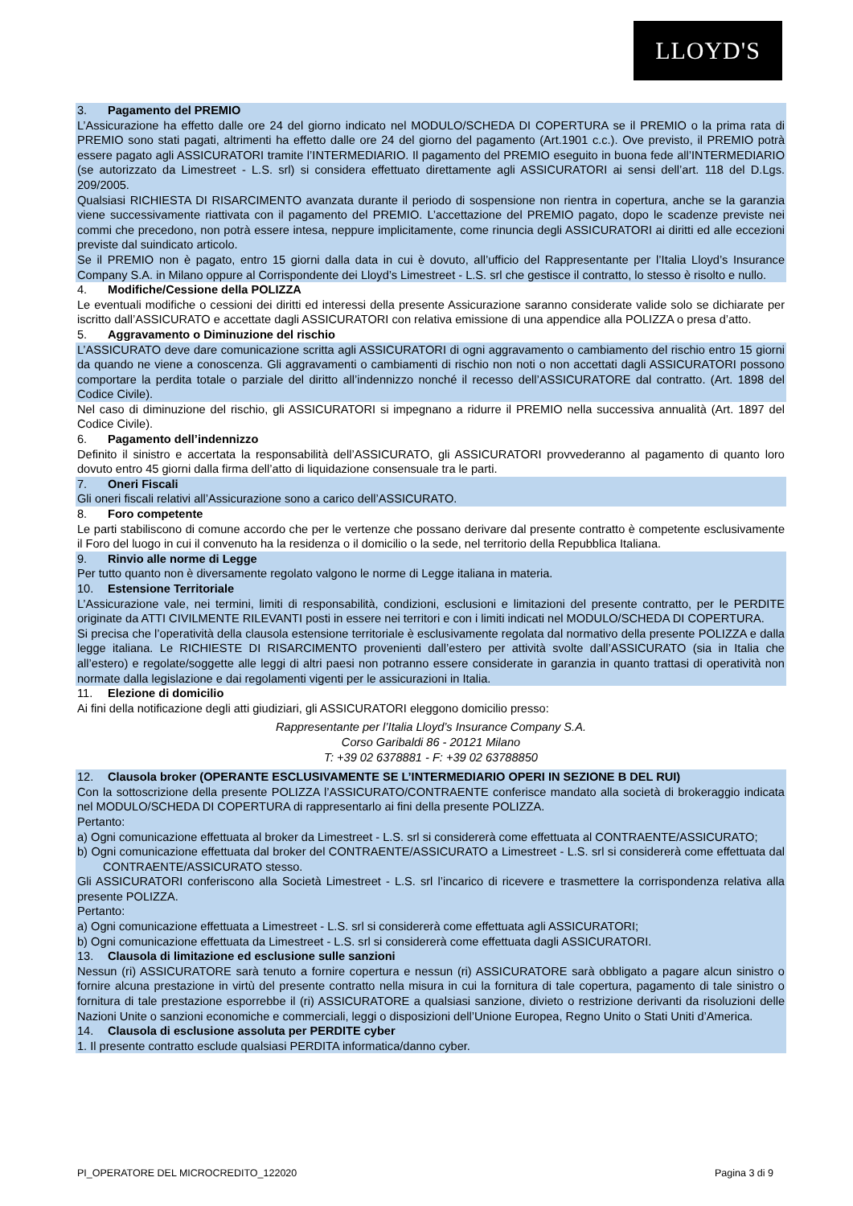LLOYD'S
3. Pagamento del PREMIO
L’Assicurazione ha effetto dalle ore 24 del giorno indicato nel MODULO/SCHEDA DI COPERTURA se il PREMIO o la prima rata di PREMIO sono stati pagati, altrimenti ha effetto dalle ore 24 del giorno del pagamento (Art.1901 c.c.). Ove previsto, il PREMIO potrà essere pagato agli ASSICURATORI tramite l’INTERMEDIARIO. Il pagamento del PREMIO eseguito in buona fede all’INTERMEDIARIO (se autorizzato da Limestreet - L.S. srl) si considera effettuato direttamente agli ASSICURATORI ai sensi dell’art. 118 del D.Lgs. 209/2005.
Qualsiasi RICHIESTA DI RISARCIMENTO avanzata durante il periodo di sospensione non rientra in copertura, anche se la garanzia viene successivamente riattivata con il pagamento del PREMIO. L’accettazione del PREMIO pagato, dopo le scadenze previste nei commi che precedono, non potrà essere intesa, neppure implicitamente, come rinuncia degli ASSICURATORI ai diritti ed alle eccezioni previste dal suindicato articolo.
Se il PREMIO non è pagato, entro 15 giorni dalla data in cui è dovuto, all’ufficio del Rappresentante per l’Italia Lloyd’s Insurance Company S.A. in Milano oppure al Corrispondente dei Lloyd’s Limestreet - L.S. srl che gestisce il contratto, lo stesso è risolto e nullo.
4. Modifiche/Cessione della POLIZZA
Le eventuali modifiche o cessioni dei diritti ed interessi della presente Assicurazione saranno considerate valide solo se dichiarate per iscritto dall’ASSICURATO e accettate dagli ASSICURATORI con relativa emissione di una appendice alla POLIZZA o presa d’atto.
5. Aggravamento o Diminuzione del rischio
L’ASSICURATO deve dare comunicazione scritta agli ASSICURATORI di ogni aggravamento o cambiamento del rischio entro 15 giorni da quando ne viene a conoscenza. Gli aggravamenti o cambiamenti di rischio non noti o non accettati dagli ASSICURATORI possono comportare la perdita totale o parziale del diritto all’indennizzo nonché il recesso dell’ASSICURATORE dal contratto. (Art. 1898 del Codice Civile).
Nel caso di diminuzione del rischio, gli ASSICURATORI si impegnano a ridurre il PREMIO nella successiva annualità (Art. 1897 del Codice Civile).
6. Pagamento dell’indennizzo
Definito il sinistro e accertata la responsabilità dell’ASSICURATO, gli ASSICURATORI provvederanno al pagamento di quanto loro dovuto entro 45 giorni dalla firma dell’atto di liquidazione consensuale tra le parti.
7. Oneri Fiscali
Gli oneri fiscali relativi all’Assicurazione sono a carico dell’ASSICURATO.
8. Foro competente
Le parti stabiliscono di comune accordo che per le vertenze che possano derivare dal presente contratto è competente esclusivamente il Foro del luogo in cui il convenuto ha la residenza o il domicilio o la sede, nel territorio della Repubblica Italiana.
9. Rinvio alle norme di Legge
Per tutto quanto non è diversamente regolato valgono le norme di Legge italiana in materia.
10. Estensione Territoriale
L’Assicurazione vale, nei termini, limiti di responsabilità, condizioni, esclusioni e limitazioni del presente contratto, per le PERDITE originate da ATTI CIVILMENTE RILEVANTI posti in essere nei territori e con i limiti indicati nel MODULO/SCHEDA DI COPERTURA.
Si precisa che l’operatività della clausola estensione territoriale è esclusivamente regolata dal normativo della presente POLIZZA e dalla legge italiana. Le RICHIESTE DI RISARCIMENTO provenienti dall’estero per attività svolte dall’ASSICURATO (sia in Italia che all’estero) e regolate/soggette alle leggi di altri paesi non potranno essere considerate in garanzia in quanto trattasi di operatività non normate dalla legislazione e dai regolamenti vigenti per le assicurazioni in Italia.
11. Elezione di domicilio
Ai fini della notificazione degli atti giudiziari, gli ASSICURATORI eleggono domicilio presso:
Rappresentante per l’Italia Lloyd’s Insurance Company S.A.
Corso Garibaldi 86 - 20121 Milano
T: +39 02 6378881 - F: +39 02 63788850
12. Clausola broker (OPERANTE ESCLUSIVAMENTE SE L’INTERMEDIARIO OPERI IN SEZIONE B DEL RUI)
Con la sottoscrizione della presente POLIZZA l’ASSICURATO/CONTRAENTE conferisce mandato alla società di brokeraggio indicata nel MODULO/SCHEDA DI COPERTURA di rappresentarlo ai fini della presente POLIZZA.
Pertanto:
a) Ogni comunicazione effettuata al broker da Limestreet - L.S. srl si considererà come effettuata al CONTRAENTE/ASSICURATO;
b) Ogni comunicazione effettuata dal broker del CONTRAENTE/ASSICURATO a Limestreet - L.S. srl si considererà come effettuata dal CONTRAENTE/ASSICURATO stesso.
Gli ASSICURATORI conferiscono alla Società Limestreet - L.S. srl l’incarico di ricevere e trasmettere la corrispondenza relativa alla presente POLIZZA.
Pertanto:
a) Ogni comunicazione effettuata a Limestreet - L.S. srl si considererà come effettuata agli ASSICURATORI;
b) Ogni comunicazione effettuata da Limestreet - L.S. srl si considererà come effettuata dagli ASSICURATORI.
13. Clausola di limitazione ed esclusione sulle sanzioni
Nessun (ri) ASSICURATORE sarà tenuto a fornire copertura e nessun (ri) ASSICURATORE sarà obbligato a pagare alcun sinistro o fornire alcuna prestazione in virtù del presente contratto nella misura in cui la fornitura di tale copertura, pagamento di tale sinistro o fornitura di tale prestazione esporrebbe il (ri) ASSICURATORE a qualsiasi sanzione, divieto o restrizione derivanti da risoluzioni delle Nazioni Unite o sanzioni economiche e commerciali, leggi o disposizioni dell’Unione Europea, Regno Unito o Stati Uniti d’America.
14. Clausola di esclusione assoluta per PERDITE cyber
1. Il presente contratto esclude qualsiasi PERDITA informatica/danno cyber.
PI_OPERATORE DEL MICROCREDITO_122020 Pagina 3 di 9